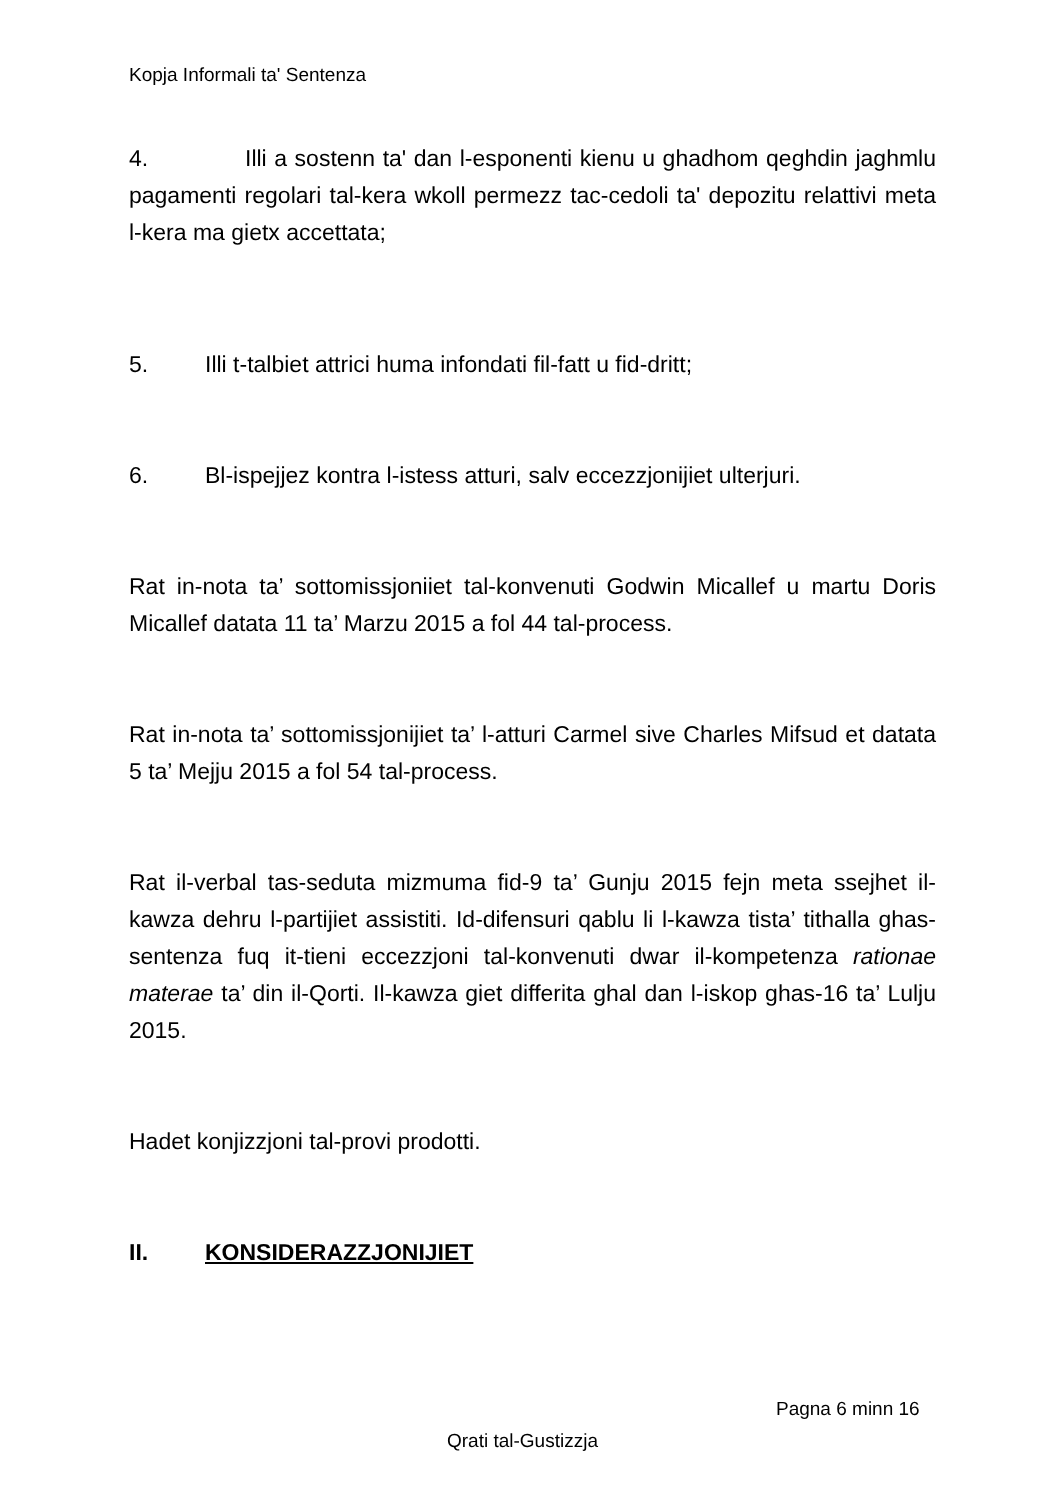Kopja Informali ta' Sentenza
4. Illi a sostenn ta' dan l-esponenti kienu u ghadhom qeghdin jaghmlu pagamenti regolari tal-kera wkoll permezz tac-cedoli ta' depozitu relattivi meta l-kera ma gietx accettata;
5. Illi t-talbiet attrici huma infondati fil-fatt u fid-dritt;
6. Bl-ispejjez kontra l-istess atturi, salv eccezzjonijiet ulterjuri.
Rat in-nota ta’ sottomissjoniiet tal-konvenuti Godwin Micallef u martu Doris Micallef datata 11 ta’ Marzu 2015 a fol 44 tal-process.
Rat in-nota ta’ sottomissjonijiet ta’ l-atturi Carmel sive Charles Mifsud et datata 5 ta’ Mejju 2015 a fol 54 tal-process.
Rat il-verbal tas-seduta mizmuma fid-9 ta’ Gunju 2015 fejn meta ssejhet il-kawza dehru l-partijiet assistiti. Id-difensuri qablu li l-kawza tista’ tithalla ghas-sentenza fuq it-tieni eccezzjoni tal-konvenuti dwar il-kompetenza rationae materae ta’ din il-Qorti. Il-kawza giet differita ghal dan l-iskop ghas-16 ta’ Lulju 2015.
Hadet konjizzjoni tal-provi prodotti.
II. KONSIDERAZZJONIJIET
Pagna 6 minn 16
Qrati tal-Gustizzja